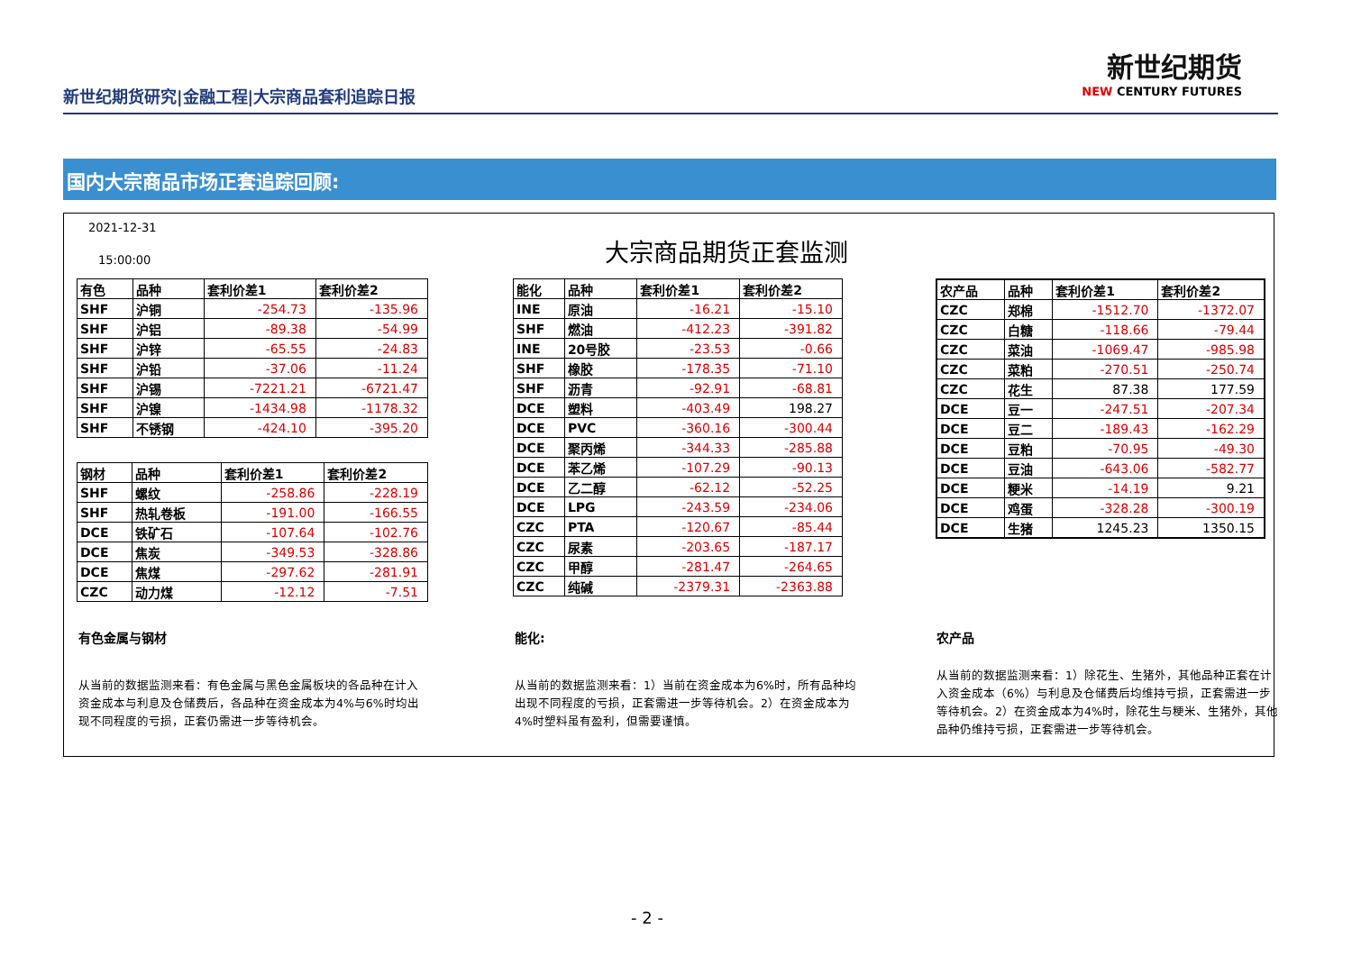新世纪期货研究|金融工程|大宗商品套利追踪日报
新世纪期货
NEW CENTURY FUTURES
国内大宗商品市场正套追踪回顾:
2021-12-31
15:00:00 大宗商品期货正套监测
| 有色 | 品种 | 套利价差1 | 套利价差2 |
| --- | --- | --- | --- |
| SHF | 沪铜 | -254.73 | -135.96 |
| SHF | 沪铝 | -89.38 | -54.99 |
| SHF | 沪锌 | -65.55 | -24.83 |
| SHF | 沪铅 | -37.06 | -11.24 |
| SHF | 沪锡 | -7221.21 | -6721.47 |
| SHF | 沪镍 | -1434.98 | -1178.32 |
| SHF | 不锈钢 | -424.10 | -395.20 |
| 钢材 | 品种 | 套利价差1 | 套利价差2 |
| --- | --- | --- | --- |
| SHF | 螺纹 | -258.86 | -228.19 |
| SHF | 热轧卷板 | -191.00 | -166.55 |
| DCE | 铁矿石 | -107.64 | -102.76 |
| DCE | 焦炭 | -349.53 | -328.86 |
| DCE | 焦煤 | -297.62 | -281.91 |
| CZC | 动力煤 | -12.12 | -7.51 |
| 能化 | 品种 | 套利价差1 | 套利价差2 |
| --- | --- | --- | --- |
| INE | 原油 | -16.21 | -15.10 |
| SHF | 燃油 | -412.23 | -391.82 |
| INE | 20号胶 | -23.53 | -0.66 |
| SHF | 橡胶 | -178.35 | -71.10 |
| SHF | 沥青 | -92.91 | -68.81 |
| DCE | 塑料 | -403.49 | 198.27 |
| DCE | PVC | -360.16 | -300.44 |
| DCE | 聚丙烯 | -344.33 | -285.88 |
| DCE | 苯乙烯 | -107.29 | -90.13 |
| DCE | 乙二醇 | -62.12 | -52.25 |
| DCE | LPG | -243.59 | -234.06 |
| CZC | PTA | -120.67 | -85.44 |
| CZC | 尿素 | -203.65 | -187.17 |
| CZC | 甲醇 | -281.47 | -264.65 |
| CZC | 纯碱 | -2379.31 | -2363.88 |
| 农产品 | 品种 | 套利价差1 | 套利价差2 |
| --- | --- | --- | --- |
| CZC | 郑棉 | -1512.70 | -1372.07 |
| CZC | 白糖 | -118.66 | -79.44 |
| CZC | 菜油 | -1069.47 | -985.98 |
| CZC | 菜粕 | -270.51 | -250.74 |
| CZC | 花生 | 87.38 | 177.59 |
| DCE | 豆一 | -247.51 | -207.34 |
| DCE | 豆二 | -189.43 | -162.29 |
| DCE | 豆粕 | -70.95 | -49.30 |
| DCE | 豆油 | -643.06 | -582.77 |
| DCE | 粳米 | -14.19 | 9.21 |
| DCE | 鸡蛋 | -328.28 | -300.19 |
| DCE | 生猪 | 1245.23 | 1350.15 |
有色金属与钢材 能化: 农产品
从当前的数据监测来看：有色金属与黑色金属板块的各品种在计入资金成本与利息及仓储费后，各品种在资金成本为4%与6%时均出现不同程度的亏损，正套仍需进一步等待机会。
从当前的数据监测来看：1）当前在资金成本为6%时，所有品种均出现不同程度的亏损，正套需进一步等待机会。2）在资金成本为4%时塑料虽有盈利，但需要谨慎。
从当前的数据监测来看：1）除花生、生猪外，其他品种正套在计入资金成本（6%）与利息及仓储费后均维持亏损，正套需进一步等待机会。2）在资金成本为4%时，除花生与粳米、生猪外，其他品种仍维持亏损，正套需进一步等待机会。
- 2 -